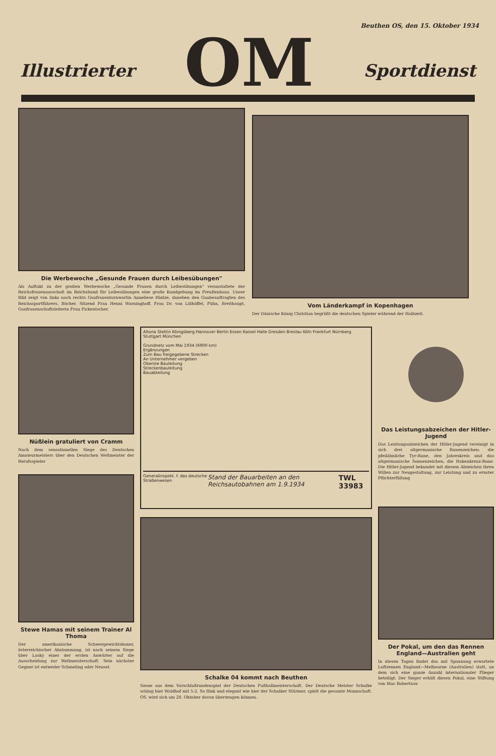Beuthen OS, den 15. Oktober 1934
Illustrierter
OM
Sportdienst
Die Werbewoche „Gesunde Frauen durch Leibesübungen"
Als Auftakt zu der großen Werbewoche „Gesunde Frauen durch Leibesübungen" veranstaltete der Reichsfrauenausschuß im Reichsbund für Leibesübungen eine große Kundgebung im Preußenhaus. Unser Bild zeigt von links nach rechts Gaufrauenturnwartin Anneliese Hintze, daneben den Gaubeauftragten des Reichssportführers, Böcher. Sitzend Frau Henni Warninghoff, Frau Dr. von Lölhöffel, Fühn, Breithaupt, Gaufrauenschaftsleiterin Frau Fickentscher.
Vom Länderkampf in Kopenhagen
Der Dänische König Christian begrüßt die deutschen Spieler während der Halbzeit.
Nüßlein gratuliert von Cramm
Nach dem sensationellen Siege des Deutschen Amateurmeisters über den Deutschen Weltmeister der Berufsspieler
Stewe Hamas mit seinem Trainer Al Thoma
Der amerikanische Schwergewichtsboxer, österreichischer Abstammung, ist nach seinem Siege über Lasky einer der ersten Anwärter auf die Ausscheidung zur Weltmeisterschaft. Sein nächster Gegner ist entweder Schmeling oder Neusel.
Altona Stettin Königsberg Hannover Berlin Essen Kassel Halle Dresden Breslau Köln Frankfurt Nürnberg Stuttgart München
Grundnetz vom Mai 1934 (6900 km)
Ergänzungen
Zum Bau freigegebene Strecken
An Unternehmer vergeben
Oberste Bauleitung
Streckenbauleitung
Bauabteilung
Generalinspekt. f. das deutsche Straßenwesen Stand der Bauarbeiten an den Reichsautobahnen am 1.9.1934 TWL 33983
Schalke 04 kommt nach Beuthen
Szene aus dem Vorschlußrundenspiel der Deutschen Fußballmeisterschaft. Der Deutsche Meister Schalke schlug hier Waldhof mit 5:2. So flink und elegant wie hier der Schalker Stürmer, spielt die gesamte Mannschaft. OS. wird sich am 28. Oktober davon überzeugen können.
Das Leistungsabzeichen der Hitler-Jugend
Das Leistungsabzeichen der Hitler-Jugend vereinigt in sich drei altgermanische Runenzeichen: die pfeilähnliche Tyr-Rune, den Jahreskreis und das altgermanische Sonnenzeichen, die Hakenkreuz-Rune. Die Hitler-Jugend bekundet mit diesem Abzeichen ihren Willen zur Neugestaltung, zur Leistung und zu ernster Pflichterfüllung
Der Pokal, um den das Rennen England—Australien geht
In diesen Tagen findet das mit Spannung erwartete Luftrennen England—Melbourne (Australien) statt, an dem sich eine ganze Anzahl internationaler Flieger beteiligt. Der Sieger erhält diesen Pokal, eine Stiftung von Mac Robertson